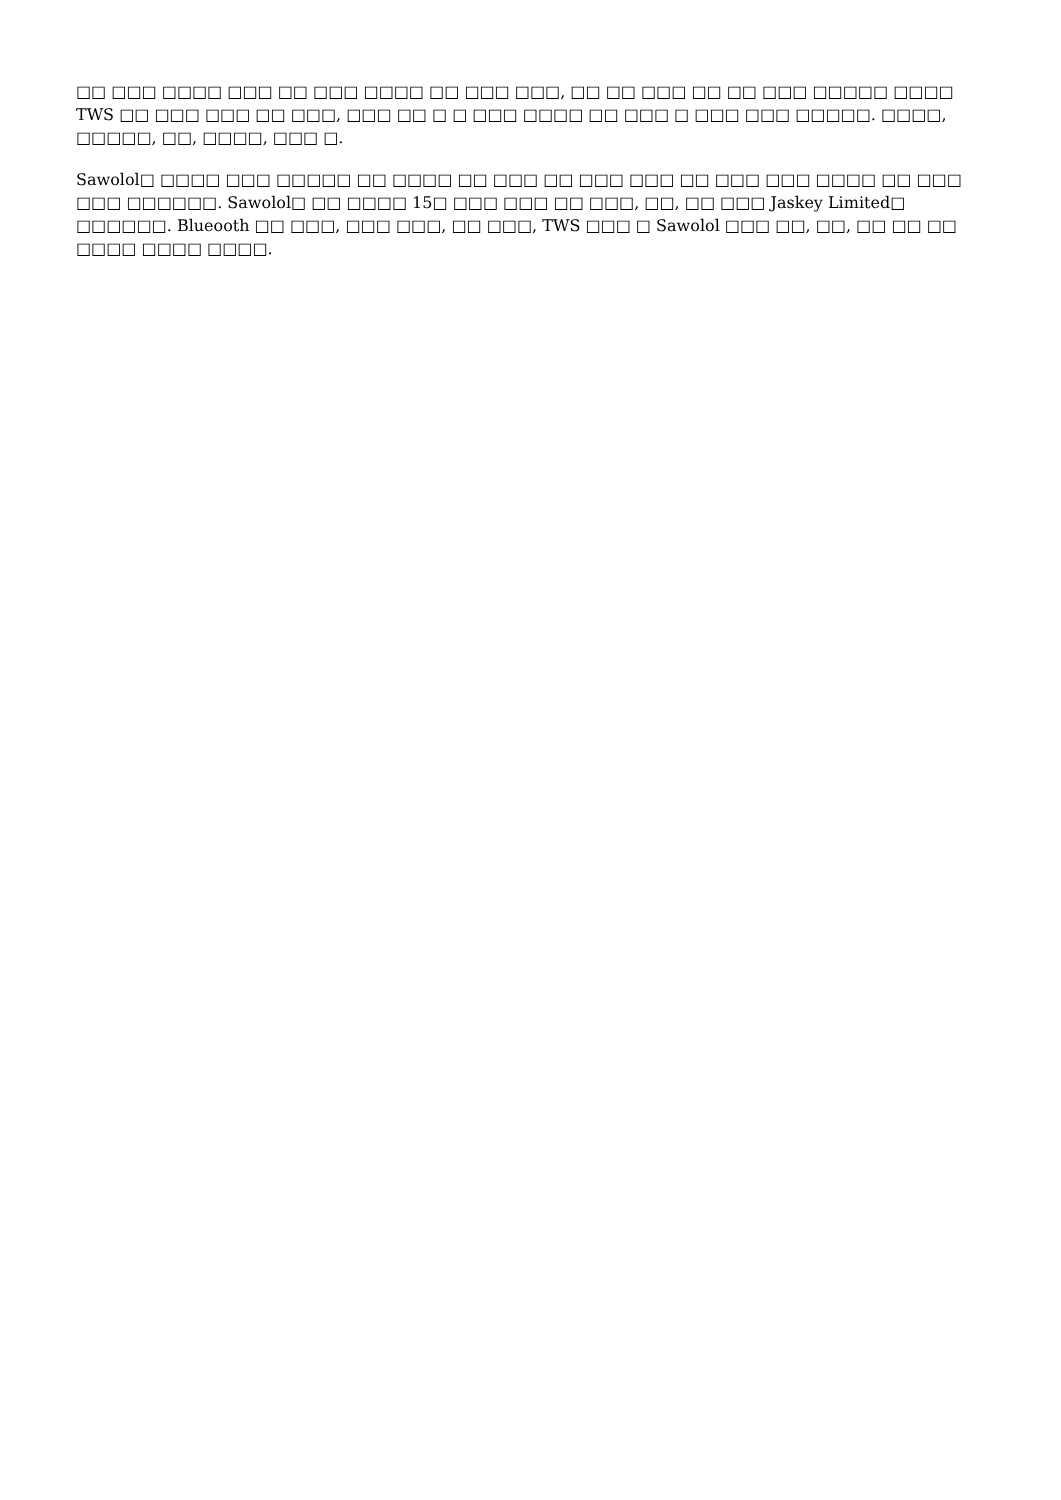□□ □□□ □□□□ □□□ □□ □□□ □□□□ □□ □□□ □□□, □□ □□ □□□ □□ □□ □□□ □□□□□ □□□□ TWS □□ □□□ □□□ □□ □□□, □□□ □□ □ □ □□□ □□□□ □□ □□□ □ □□□ □□□ □□□□□. □□□□, □□□□□, □□, □□□□, □□□ □.
Sawolol□ □□□□ □□□ □□□□□ □□ □□□□ □□ □□□ □□ □□□ □□□ □□ □□□ □□□ □□□□ □□ □□□ □□□ □□□□□□. Sawolol□ □□ □□□□ 15□ □□□ □□□ □□ □□□, □□, □□ □□□ Jaskey Limited□ □□□□□□. Blueooth □□ □□□, □□□ □□□, □□ □□□, TWS □□□ □ Sawolol □□□ □□, □□, □□ □□ □□ □□□□ □□□□ □□□□.